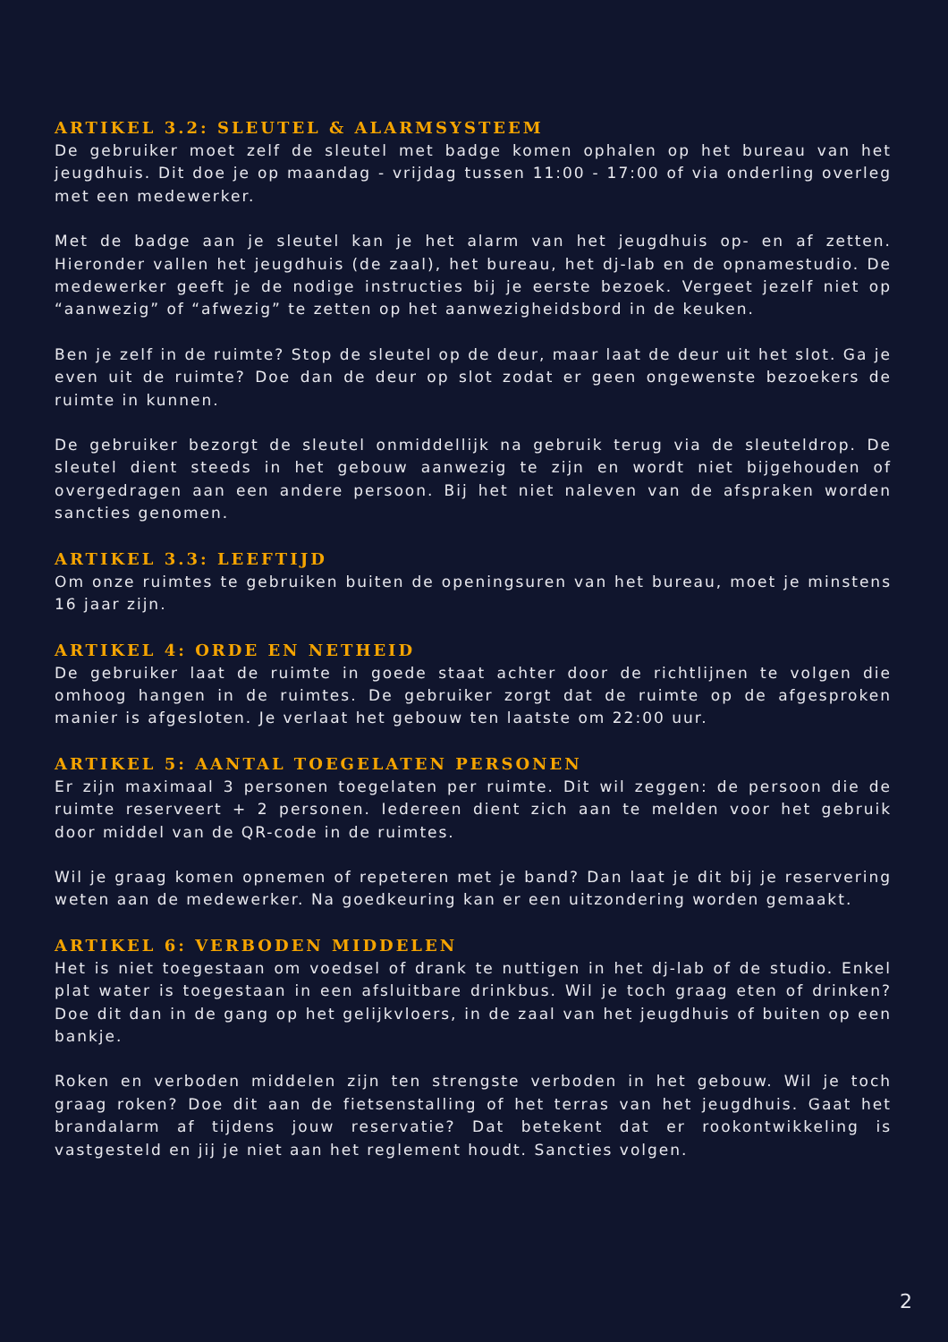ARTIKEL 3.2: SLEUTEL & ALARMSYSTEEM
De gebruiker moet zelf de sleutel met badge komen ophalen op het bureau van het jeugdhuis. Dit doe je op maandag - vrijdag tussen 11:00 - 17:00 of via onderling overleg met een medewerker.
Met de badge aan je sleutel kan je het alarm van het jeugdhuis op- en af zetten. Hieronder vallen het jeugdhuis (de zaal), het bureau, het dj-lab en de opnamestudio. De medewerker geeft je de nodige instructies bij je eerste bezoek. Vergeet jezelf niet op “aanwezig” of “afwezig” te zetten op het aanwezigheidsbord in de keuken.
Ben je zelf in de ruimte? Stop de sleutel op de deur, maar laat de deur uit het slot. Ga je even uit de ruimte? Doe dan de deur op slot zodat er geen ongewenste bezoekers de ruimte in kunnen.
De gebruiker bezorgt de sleutel onmiddellijk na gebruik terug via de sleuteldrop. De sleutel dient steeds in het gebouw aanwezig te zijn en wordt niet bijgehouden of overgedragen aan een andere persoon. Bij het niet naleven van de afspraken worden sancties genomen.
ARTIKEL 3.3: LEEFTIJD
Om onze ruimtes te gebruiken buiten de openingsuren van het bureau, moet je minstens 16 jaar zijn.
ARTIKEL 4: ORDE EN NETHEID
De gebruiker laat de ruimte in goede staat achter door de richtlijnen te volgen die omhoog hangen in de ruimtes. De gebruiker zorgt dat de ruimte op de afgesproken manier is afgesloten. Je verlaat het gebouw ten laatste om 22:00 uur.
ARTIKEL 5: AANTAL TOEGELATEN PERSONEN
Er zijn maximaal 3 personen toegelaten per ruimte. Dit wil zeggen: de persoon die de ruimte reserveert + 2 personen. Iedereen dient zich aan te melden voor het gebruik door middel van de QR-code in de ruimtes.
Wil je graag komen opnemen of repeteren met je band? Dan laat je dit bij je reservering weten aan de medewerker. Na goedkeuring kan er een uitzondering worden gemaakt.
ARTIKEL 6: VERBODEN MIDDELEN
Het is niet toegestaan om voedsel of drank te nuttigen in het dj-lab of de studio. Enkel plat water is toegestaan in een afsluitbare drinkbus. Wil je toch graag eten of drinken? Doe dit dan in de gang op het gelijkvloers, in de zaal van het jeugdhuis of buiten op een bankje.
Roken en verboden middelen zijn ten strengste verboden in het gebouw. Wil je toch graag roken? Doe dit aan de fietsenstalling of het terras van het jeugdhuis. Gaat het brandalarm af tijdens jouw reservatie? Dat betekent dat er rookontwikkeling is vastgesteld en jij je niet aan het reglement houdt. Sancties volgen.
2